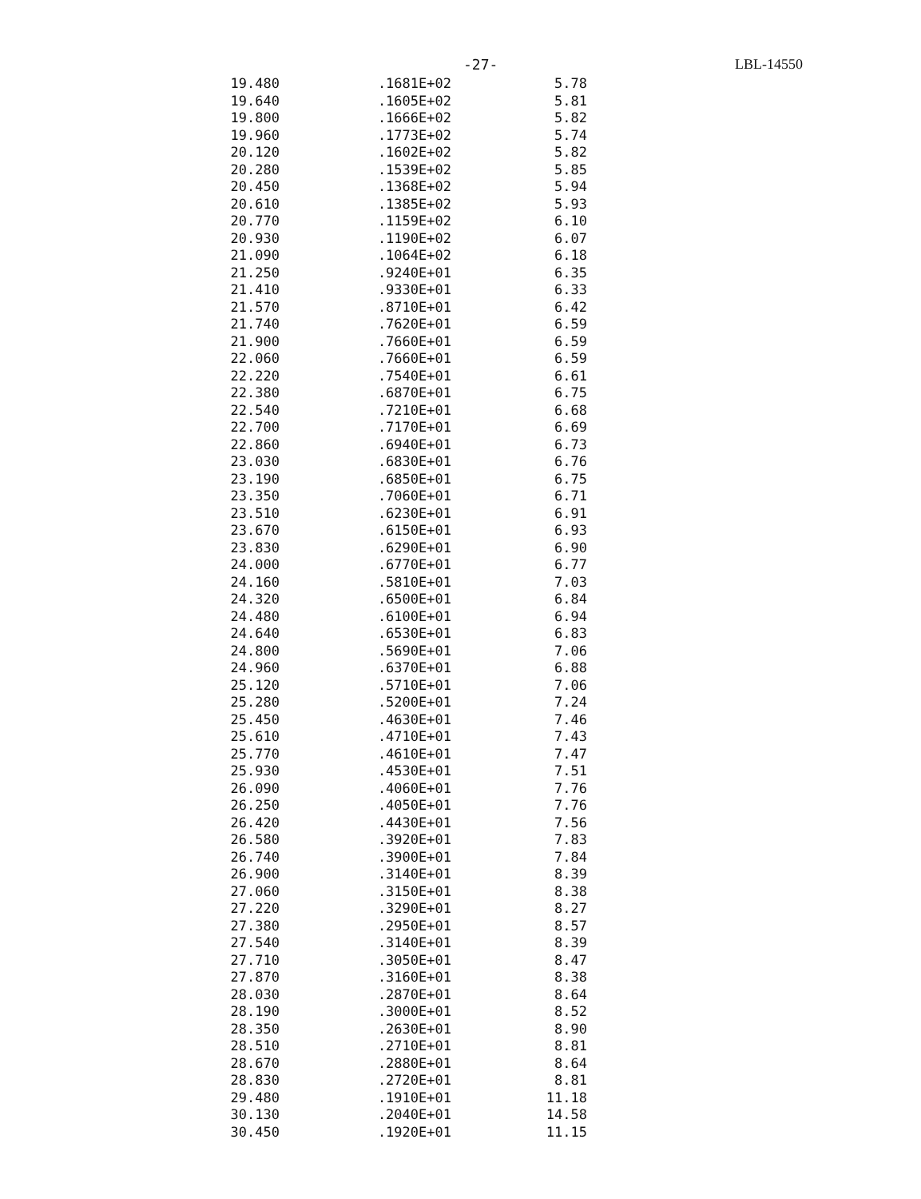-27- LBL-14550
| 19.480 | .1681E+02 | 5.78 |
| 19.640 | .1605E+02 | 5.81 |
| 19.800 | .1666E+02 | 5.82 |
| 19.960 | .1773E+02 | 5.74 |
| 20.120 | .1602E+02 | 5.82 |
| 20.280 | .1539E+02 | 5.85 |
| 20.450 | .1368E+02 | 5.94 |
| 20.610 | .1385E+02 | 5.93 |
| 20.770 | .1159E+02 | 6.10 |
| 20.930 | .1190E+02 | 6.07 |
| 21.090 | .1064E+02 | 6.18 |
| 21.250 | .9240E+01 | 6.35 |
| 21.410 | .9330E+01 | 6.33 |
| 21.570 | .8710E+01 | 6.42 |
| 21.740 | .7620E+01 | 6.59 |
| 21.900 | .7660E+01 | 6.59 |
| 22.060 | .7660E+01 | 6.59 |
| 22.220 | .7540E+01 | 6.61 |
| 22.380 | .6870E+01 | 6.75 |
| 22.540 | .7210E+01 | 6.68 |
| 22.700 | .7170E+01 | 6.69 |
| 22.860 | .6940E+01 | 6.73 |
| 23.030 | .6830E+01 | 6.76 |
| 23.190 | .6850E+01 | 6.75 |
| 23.350 | .7060E+01 | 6.71 |
| 23.510 | .6230E+01 | 6.91 |
| 23.670 | .6150E+01 | 6.93 |
| 23.830 | .6290E+01 | 6.90 |
| 24.000 | .6770E+01 | 6.77 |
| 24.160 | .5810E+01 | 7.03 |
| 24.320 | .6500E+01 | 6.84 |
| 24.480 | .6100E+01 | 6.94 |
| 24.640 | .6530E+01 | 6.83 |
| 24.800 | .5690E+01 | 7.06 |
| 24.960 | .6370E+01 | 6.88 |
| 25.120 | .5710E+01 | 7.06 |
| 25.280 | .5200E+01 | 7.24 |
| 25.450 | .4630E+01 | 7.46 |
| 25.610 | .4710E+01 | 7.43 |
| 25.770 | .4610E+01 | 7.47 |
| 25.930 | .4530E+01 | 7.51 |
| 26.090 | .4060E+01 | 7.76 |
| 26.250 | .4050E+01 | 7.76 |
| 26.420 | .4430E+01 | 7.56 |
| 26.580 | .3920E+01 | 7.83 |
| 26.740 | .3900E+01 | 7.84 |
| 26.900 | .3140E+01 | 8.39 |
| 27.060 | .3150E+01 | 8.38 |
| 27.220 | .3290E+01 | 8.27 |
| 27.380 | .2950E+01 | 8.57 |
| 27.540 | .3140E+01 | 8.39 |
| 27.710 | .3050E+01 | 8.47 |
| 27.870 | .3160E+01 | 8.38 |
| 28.030 | .2870E+01 | 8.64 |
| 28.190 | .3000E+01 | 8.52 |
| 28.350 | .2630E+01 | 8.90 |
| 28.510 | .2710E+01 | 8.81 |
| 28.670 | .2880E+01 | 8.64 |
| 28.830 | .2720E+01 | 8.81 |
| 29.480 | .1910E+01 | 11.18 |
| 30.130 | .2040E+01 | 14.58 |
| 30.450 | .1920E+01 | 11.15 |